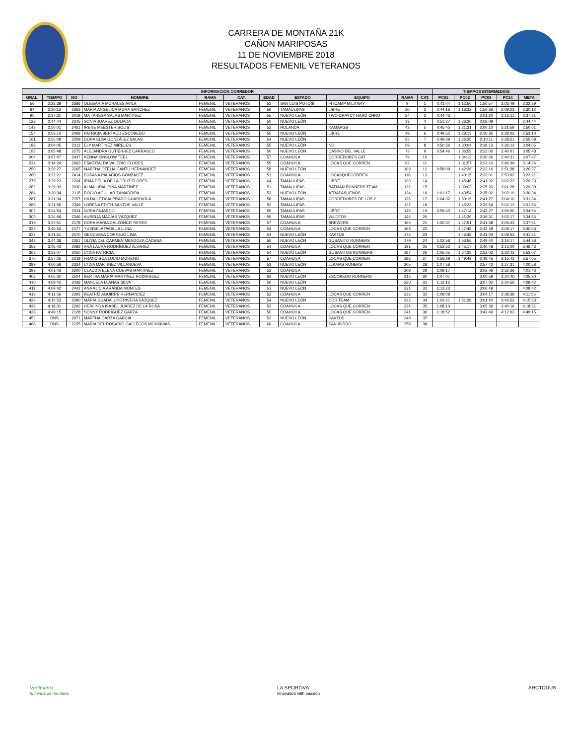CARRERA DE MONTAÑA 21K
CAÑON MARIPOSAS
11 DE NOVIEMBRE 2018
RESULTADOS FEMENIL VETERANOS
| INFORMACION CORREDOR | | | | | | | | | | | TIEMPOS INTERMEDIOS | | | | |
| --- | --- | --- | --- | --- | --- | --- | --- | --- | --- | --- | --- | --- | --- | --- | --- |
| GRAL. | TIEMPO | NO | NOMBRE | RAMA | CAT. | EDAD | ESTADO | EQUIPO | RAMA | CAT. | PC01 | PC02 | PC03 | PC14 | META |
| 56 | 2:22:39 | 2386 | OLEGARIA MORALES AVILA | FEMENIL | VETERANOS | 53 | SAN LUIS POTOSÍ | FITCAMP MILITARY | 9 | 1 | 0:41:44 | 1:12:50 | 1:50:57 | 2:03:49 | 2:22:39 |
| 84 | 2:30:12 | 2263 | MARIA ANGELICA MORA SANCHEZ | FEMENIL | VETERANOS | 56 | TAMAULIPAS | LIBRE | 20 | 2 | 0:44:16 | 1:16:32 | 1:56:36 | 2:09:23 | 2:30:12 |
| 95 | 2:37:31 | 2019 | MA TARESA SALAS MARTINEZ | FEMENIL | VETERANOS | 55 | NUEVO LEÓN | TWO CRAYCY HARD CHRO | 24 | 3 | 0:44:43 | | 2:01:20 | 2:16:11 | 2:37:31 |
| 122 | 2:44:44 | 2345 | SONIA JUAREZ QUIJADA | FEMENIL | VETERANOS | 50 | NUEVO LEÓN | | 33 | 4 | 0:51:27 | 1:26:20 | 2:08:09 | | 2:44:44 |
| 143 | 2:50:01 | 2461 | IRENE MEESTER SOLIS | FEMENIL | VETERANOS | 52 | HOLANDA | KAMARGS | 43 | 5 | 0:45:45 | 1:21:31 | 2:00:10 | 2:21:59 | 2:50:01 |
| 154 | 2:53:10 | 2068 | PATRICIA BERTAUD ESCOBEDO | FEMENIL | VETERANOS | 55 | NUEVO LEÓN | LIBRE | 49 | 6 | 0:49:52 | 1:28:13 | 2:10:35 | 2:28:02 | 2:53:10 |
| 161 | 2:55:09 | 2209 | DORA ELSA GONZÁLEZ SALAS | FEMENIL | VETERANOS | 54 | NUEVO LEÓN | | 55 | 7 | 0:49:39 | 1:26:38 | 2:10:11 | 2:28:51 | 2:55:09 |
| 188 | 3:04:05 | 2312 | ELY MARTINEZ MIRELES | FEMENIL | VETERANOS | 55 | NUEVO LEÓN | NO | 69 | 8 | 0:50:36 | 1:30:04 | 2:18:13 | 2:36:13 | 3:04:05 |
| 195 | 3:05:48 | 2275 | ALEJANDRA GUTIÉRREZ CARRASCO | FEMENIL | VETERANOS | 50 | NUEVO LEÓN | CASINO DEL VALLE | 73 | 9 | 0:54:46 | 1:36:59 | 2:22:02 | 2:40:01 | 3:05:48 |
| 204 | 3:07:47 | 2437 | KENNA KINSLOW TEEL | FEMENIL | VETERANOS | 57 | COAHUILA | CORREDORES CAT | 79 | 10 | | 1:34:12 | 2:20:26 | 2:44:31 | 3:07:47 |
| 224 | 3:14:24 | 2063 | ESMERALDA VALERIO FLORES | FEMENIL | VETERANOS | 55 | COAHUILA | LOCAS QUE CORREN | 92 | 11 | | 1:31:57 | 2:23:10 | 2:46:39 | 3:14:24 |
| 250 | 3:20:27 | 2265 | MARTHA OFELIA CANTU HERNANDEZ | FEMENIL | VETERANOS | 58 | NUEVO LEÓN | | 109 | 12 | 0:58:09 | 1:42:26 | 2:32:16 | 2:51:38 | 3:20:27 |
| 260 | 3:22:21 | 2414 | SUSANA PALACIOS GONZALEZ | FEMENIL | VETERANOS | 51 | COAHUILA | LOCASQUECORREN | 116 | 13 | | 1:40:15 | 2:33:01 | 2:53:02 | 3:22:21 |
| 279 | 3:29:23 | 2264 | IRMA DELIA DE LA CRUZ FLORES | FEMENIL | VETERANOS | 64 | TAMAULIPAS | LIBRE | 130 | 14 | | 1:45:48 | 2:41:32 | 3:02:22 | 3:29:23 |
| 282 | 3:29:39 | 2030 | ALMA LIDIA IPIÑA MARTINEZ | FEMENIL | VETERANOS | 51 | TAMAULIPAS | BATMAN RUNNERS TEAM | 132 | 15 | | 1:39:02 | 2:35:20 | 3:01:28 | 3:29:39 |
| 284 | 3:30:34 | 2115 | ROCÍO AGUILAR ZAMARRIPA | FEMENIL | VETERANOS | 53 | NUEVO LEÓN | ATRAPASUENOS | 134 | 16 | 1:01:17 | 1:43:54 | 2:35:02 | 3:02:19 | 3:30:34 |
| 287 | 3:31:34 | 2157 | HILDA LETICIA PRADO GUARDIOLA | FEMENIL | VETERANOS | 56 | TAMAULIPAS | CORREDORES DE LOS 2 | 136 | 17 | 1:04:32 | 1:50:15 | 2:41:27 | 3:04:10 | 3:31:34 |
| 288 | 3:31:56 | 2349 | LORENA EDITH SANTOS VALLE | FEMENIL | VETERANOS | 52 | TAMAULIPAS | | 137 | 18 | | 1:45:23 | 2:39:54 | 3:02:12 | 3:31:56 |
| 302 | 3:34:54 | 2024 | NORA FAJARDO | FEMENIL | VETERANOS | 50 | TAMAULIPAS | LIBRE | 145 | 19 | 0:59:40 | 1:47:14 | 2:42:27 | 3:06:00 | 3:34:54 |
| 303 | 3:34:56 | 2346 | AURELIA MACÍAS VÁZQUEZ | FEMENIL | VETERANOS | 59 | TAMAULIPAS | WILDFOX | 146 | 20 | | 1:41:26 | 2:36:31 | 3:02:17 | 3:34:56 |
| 319 | 3:37:51 | 2178 | DORA MARIA CALZONCIT REYES | FEMENIL | VETERANOS | 57 | COAHUILA | BREWERS | 160 | 21 | 1:00:37 | 1:47:51 | 2:41:38 | 3:05:43 | 3:37:51 |
| 333 | 3:40:53 | 2177 | YUVISELA PADILLA LUNA | FEMENIL | VETERANOS | 54 | COAHUILA | LOCAS QUE CORREN | 168 | 22 | | 1:47:48 | 2:43:48 | 3:09:17 | 3:40:53 |
| 337 | 3:41:51 | 2070 | GENOVEVA CORNEJO LIMA | FEMENIL | VETERANOS | 54 | NUEVO LEÓN | KAKTUS | 172 | 23 | | 1:46:48 | 2:41:03 | 3:09:53 | 3:41:51 |
| 348 | 3:44:38 | 2261 | OLIVIA DEL CARMEN MENDOZA CADENA | FEMENIL | VETERANOS | 55 | NUEVO LEÓN | GUSANITO RUNNERS | 179 | 24 | 1:02:58 | 1:53:56 | 2:49:40 | 3:16:17 | 3:44:38 |
| 352 | 3:46:43 | 2082 | ANA LAURA RODRÍGUEZ ALVAREZ | FEMENIL | VETERANOS | 54 | COAHUILA | LOCAS QUE CORREN | 181 | 25 | 0:52:52 | 1:45:17 | 2:40:48 | 3:13:00 | 3:46:43 |
| 363 | 3:53:07 | 2050 | LYDIA PATRICIA | FEMENIL | VETERANOS | 54 | NUEVO LEÓN | GUSANITOS RUNNERS | 187 | 26 | 1:05:05 | 1:54:38 | 2:52:02 | 3:22:42 | 3:53:07 |
| 376 | 3:57:05 | 2219 | FRANCISCA LUCIO MORENO | FEMENIL | VETERANOS | 57 | COAHUILA | LOCAS QUE CORREN | 196 | 27 | 0:56:39 | 1:49:48 | 2:48:45 | 3:15:43 | 3:57:05 |
| 389 | 4:00:58 | 2334 | LYDIA MARTINEZ VILLANUEVA | FEMENIL | VETERANOS | 53 | NUEVO LEÓN | LLAMAS RUNERS | 205 | 28 | 1:07:58 | | 2:57:42 | 3:27:31 | 4:00:58 |
| 393 | 4:01:43 | 2200 | CLAUDIA ELENA CUEVAS MARTINEZ | FEMENIL | VETERANOS | 52 | COAHUILA | | 209 | 29 | 1:09:17 | | 3:02:06 | 3:32:36 | 4:01:43 |
| 402 | 4:05:30 | 2504 | BERTHA MARIA MARTINEZ RODRIGUEZ | FEMENIL | VETERANOS | 63 | NUEVO LEÓN | ESCOBEDO RUNNERS | 215 | 30 | 1:07:07 | | 3:00:59 | 3:34:40 | 4:05:30 |
| 410 | 4:09:42 | 2436 | MANUELA LLANAS SILVA | FEMENIL | VETERANOS | 50 | NUEVO LEÓN | | 220 | 31 | 1:12:12 | | 3:07:02 | 3:34:56 | 4:09:42 |
| 411 | 4:09:42 | 2442 | ANA ALICIA ARANDA MONTES | FEMENIL | VETERANOS | 51 | NUEVO LEON | | 221 | 32 | 1:12:23 | | 3:06:49 | | 4:09:42 |
| 416 | 4:11:56 | 2293 | BEATRÍZ AGUIRRE HERNANDEZ | FEMENIL | VETERANOS | 52 | COAHUILA | LOCAS QUE CORREN | 226 | 33 | 1:08:08 | | 3:04:17 | 3:38:38 | 4:11:56 |
| 424 | 4:15:53 | 2290 | MARÍA GUADALUPE RIVERA VÁZQUEZ | FEMENIL | VETERANOS | 54 | NUEVO LEÓN | ODR TEAM | 232 | 34 | 1:03:21 | 1:51:38 | 3:01:40 | 3:43:52 | 4:15:53 |
| 426 | 4:18:31 | 2292 | HERLINDA ISABEL JUÁREZ DE LA ROSA | FEMENIL | VETERANOS | 53 | COAHUILA | LOCAS QUE CORREN | 234 | 35 | 1:08:10 | | 3:05:36 | 3:40:16 | 4:18:31 |
| 438 | 4:49:15 | 2128 | SONNY RODRIGUEZ GARZA | FEMENIL | VETERANOS | 50 | COAHUILA | LOCAS QUE CORREN | 241 | 36 | 1:18:52 | | 3:43:49 | 4:12:03 | 4:49:15 |
| 452 | DNS | 2071 | MARTHA GARZA GARCIA | FEMENIL | VETERANOS | 53 | NUEVO LEÓN | KAKTUS | 249 | 37 | | | | | |
| 468 | DNS | 2235 | MARIA DEL ROSARIO GALLEGOS MONSIVAIS | FEMENIL | VETERANOS | 60 | COAHUILA | SAN ISIDRO | 258 | 38 | | | | | |
Vertimania
tu tienda de montaña
LA SPORTIVA
innovation with passion
ARCTODUS